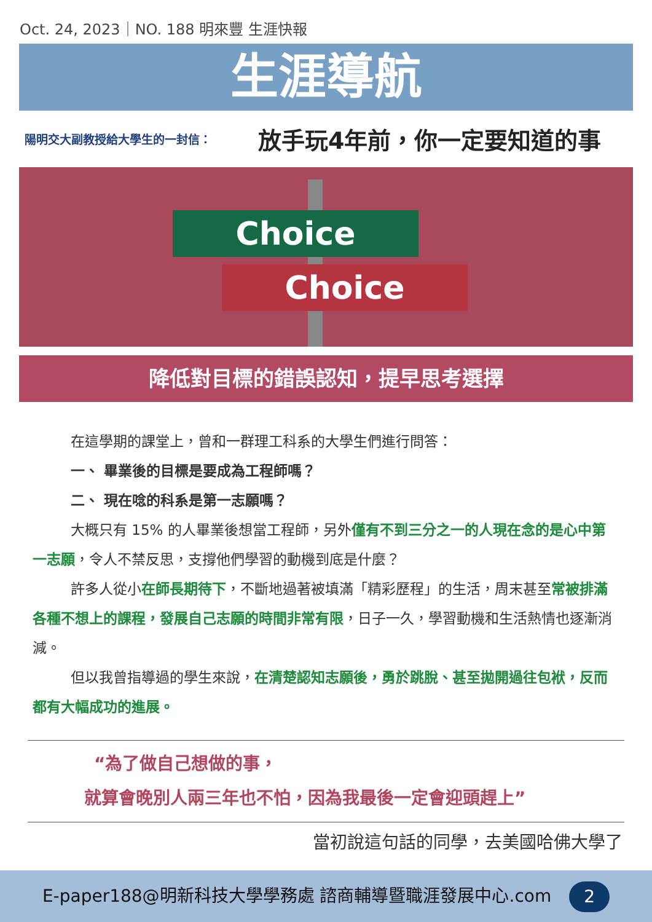Oct. 24, 2023｜NO. 188 明來豐 生涯快報
生涯導航
陽明交大副教授給大學生的一封信：
放手玩4年前，你一定要知道的事
Choice
Choice
降低對目標的錯誤認知，提早思考選擇
在這學期的課堂上，曾和一群理工科系的大學生們進行問答：
一、 畢業後的目標是要成為工程師嗎？
二、 現在唸的科系是第一志願嗎？
大概只有 15% 的人畢業後想當工程師，另外僅有不到三分之一的人現在念的是心中第一志願，令人不禁反思，支撐他們學習的動機到底是什麼？
許多人從小在師長期待下，不斷地過著被填滿「精彩歷程」的生活，周末甚至常被排滿各種不想上的課程，發展自己志願的時間非常有限，日子一久，學習動機和生活熱情也逐漸消減。
但以我曾指導過的學生來說，在清楚認知志願後，勇於跳脫、甚至拋開過往包袱，反而都有大幅成功的進展。
“為了做自己想做的事，
就算會晚別人兩三年也不怕，因為我最後一定會迎頭趕上”
當初說這句話的同學，去美國哈佛大學了
E-paper188@明新科技大學學務處 諮商輔導暨職涯發展中心.com 2